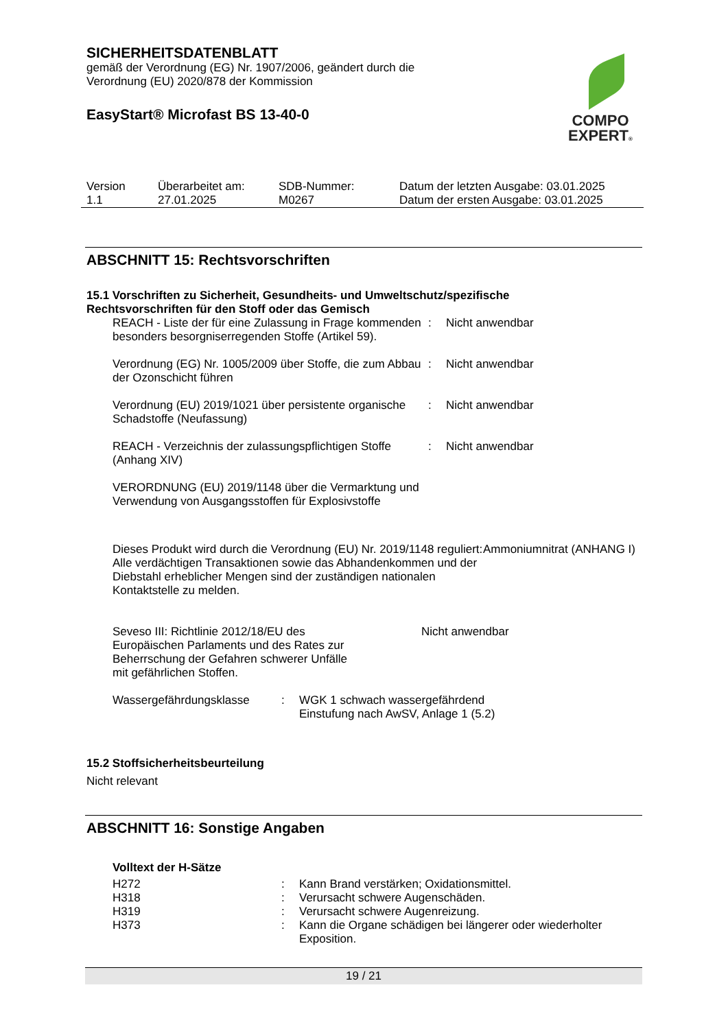SICHERHEITSDATENBLATT
gemäß der Verordnung (EG) Nr. 1907/2006, geändert durch die
Verordnung (EU) 2020/878 der Kommission
EasyStart® Microfast BS 13-40-0
COMPO
EXPERT®
| Version 1.1 | Überarbeitet am: 27.01.2025 | SDB-Nummer: M0267 | Datum der letzten Ausgabe: 03.01.2025 Datum der ersten Ausgabe: 03.01.2025 |
ABSCHNITT 15: Rechtsvorschriften
15.1 Vorschriften zu Sicherheit, Gesundheits- und Umweltschutz/spezifische
Rechtsvorschriften für den Stoff oder das Gemisch
| REACH - Liste der für eine Zulassung in Frage kommenden besonders besorgniserregenden Stoffe (Artikel 59). | : | Nicht anwendbar |
| Verordnung (EG) Nr. 1005/2009 über Stoffe, die zum Abbau der Ozonschicht führen | : | Nicht anwendbar |
| Verordnung (EU) 2019/1021 über persistente organische Schadstoffe (Neufassung) | : | Nicht anwendbar |
| REACH - Verzeichnis der zulassungspflichtigen Stoffe (Anhang XIV) | : | Nicht anwendbar |
VERORDNUNG (EU) 2019/1148 über die Vermarktung und
Verwendung von Ausgangsstoffen für Explosivstoffe
| Dieses Produkt wird durch die Verordnung (EU) Nr. 2019/1148 reguliert: Alle verdächtigen Transaktionen sowie das Abhandenkommen und der Diebstahl erheblicher Mengen sind der zuständigen nationalen Kontaktstelle zu melden. | Ammoniumnitrat (ANHANG I) |
| Seveso III: Richtlinie 2012/18/EU des Europäischen Parlaments und des Rates zur Beherrschung der Gefahren schwerer Unfälle mit gefährlichen Stoffen. | Nicht anwendbar |
| Wassergefährdungsklasse | : | WGK 1 schwach wassergefährdend Einstufung nach AwSV, Anlage 1 (5.2) |
15.2 Stoffsicherheitsbeurteilung
Nicht relevant
ABSCHNITT 16: Sonstige Angaben
Volltext der H-Sätze
| H272 | : | Kann Brand verstärken; Oxidationsmittel. |
| H318 | : | Verursacht schwere Augenschäden. |
| H319 | : | Verursacht schwere Augenreizung. |
| H373 | : | Kann die Organe schädigen bei längerer oder wiederholter Exposition. |
19 / 21